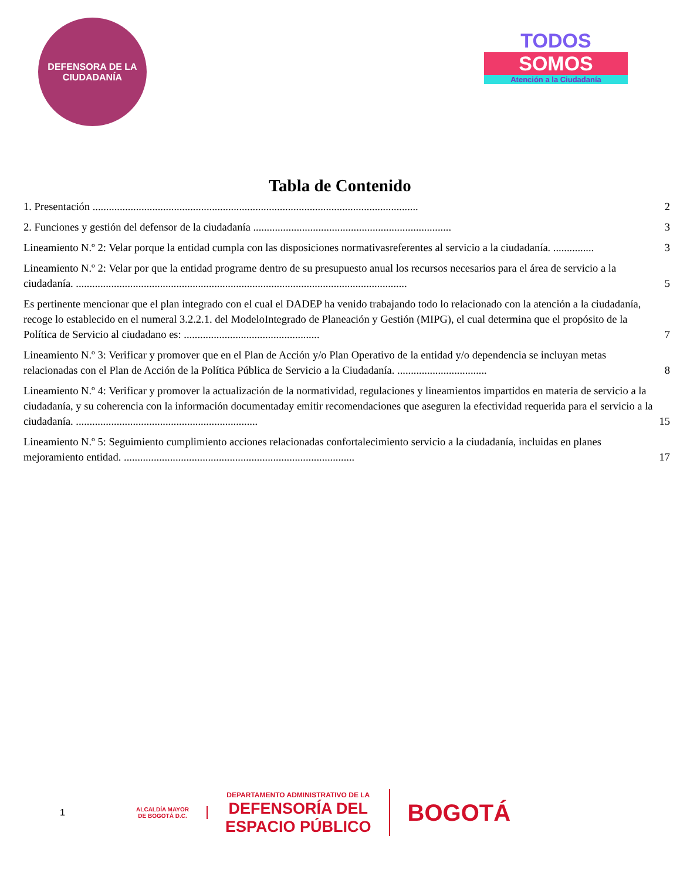DEFENSORA DE LA CIUDADANÍA
TODOS
SOMOS
Atención a la Ciudadanía
Tabla de Contenido
1. Presentación ........................................................................................................................ 2
2. Funciones y gestión del defensor de la ciudadanía ......................................................................... 3
Lineamiento N.º 2: Velar porque la entidad cumpla con las disposiciones normativasreferentes al servicio a la ciudadanía. ............... 3
Lineamiento N.º 2: Velar por que la entidad programe dentro de su presupuesto anual los recursos necesarios para el área de servicio a la ciudadanía. .......................................................................................................................... 5
Es pertinente mencionar que el plan integrado con el cual el DADEP ha venido trabajando todo lo relacionado con la atención a la ciudadanía, recoge lo establecido en el numeral 3.2.2.1. del ModeloIntegrado de Planeación y Gestión (MIPG), el cual determina que el propósito de la Política de Servicio al ciudadano es: .................................................. 7
Lineamiento N.º 3: Verificar y promover que en el Plan de Acción y/o Plan Operativo de la entidad y/o dependencia se incluyan metas relacionadas con el Plan de Acción de la Política Pública de Servicio a la Ciudadanía. ................................. 8
Lineamiento N.º 4: Verificar y promover la actualización de la normatividad, regulaciones y lineamientos impartidos en materia de servicio a la ciudadanía, y su coherencia con la información documentaday emitir recomendaciones que aseguren la efectividad requerida para el servicio a la ciudadanía. ................................................................... 15
Lineamiento N.º 5: Seguimiento cumplimiento acciones relacionadas confortalecimiento servicio a la ciudadanía, incluidas en planes mejoramiento entidad. ..................................................................................... 17
1 ALCALDÍA MAYOR
DE BOGOTÁ D.C. DEPARTAMENTO ADMINISTRATIVO DE LA
DEFENSORÍA DEL
ESPACIO PÚBLICO BOGOTÁ